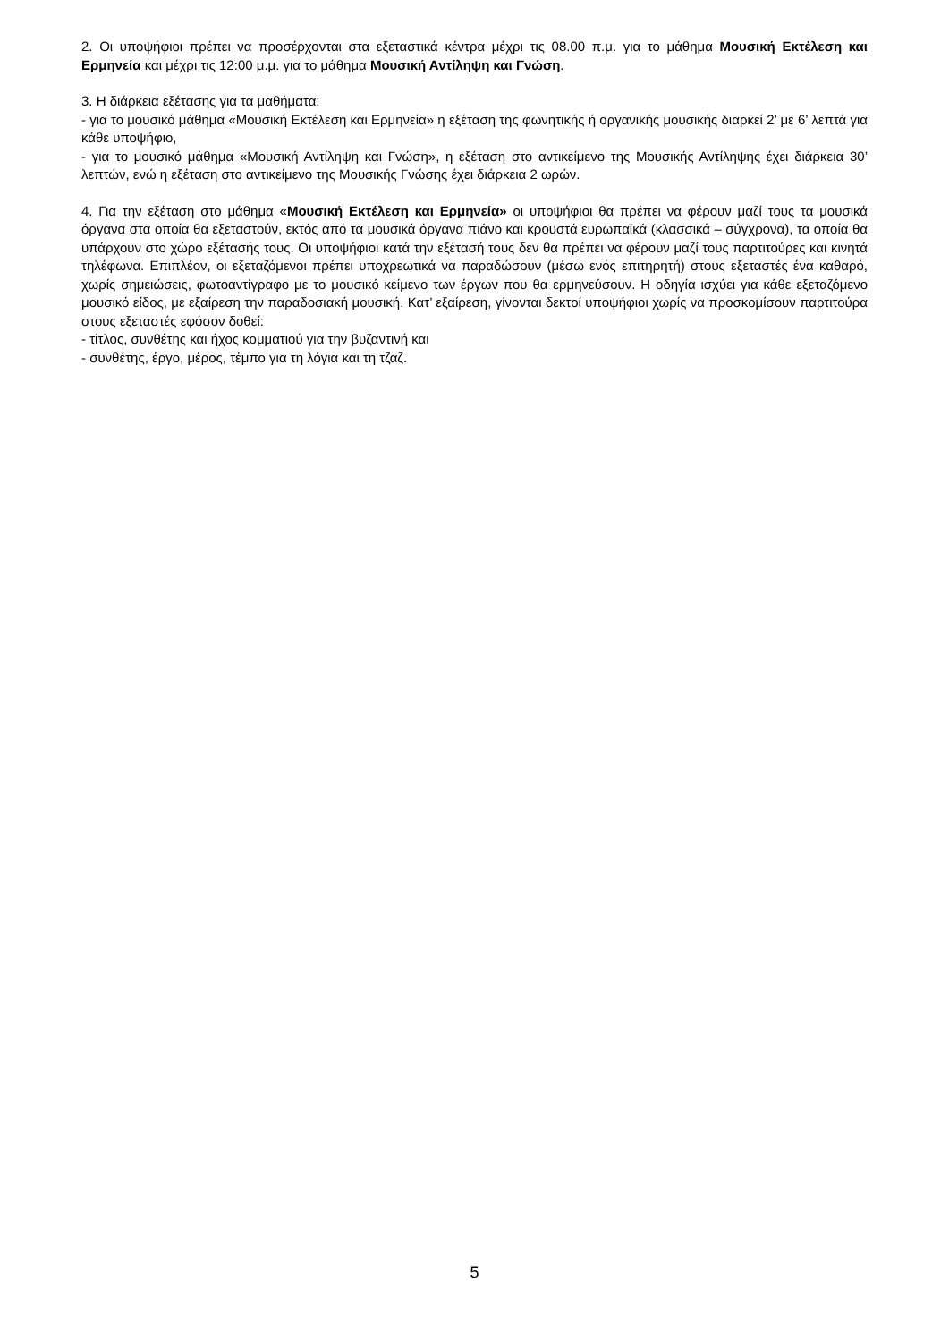2. Οι υποψήφιοι πρέπει να προσέρχονται στα εξεταστικά κέντρα μέχρι τις 08.00 π.μ. για το μάθημα Μουσική Εκτέλεση και Ερμηνεία και μέχρι τις 12:00 μ.μ. για το μάθημα Μουσική Αντίληψη και Γνώση.
3. Η διάρκεια εξέτασης για τα μαθήματα:
- για το μουσικό μάθημα «Μουσική Εκτέλεση και Ερμηνεία» η εξέταση της φωνητικής ή οργανικής μουσικής διαρκεί 2’ με 6’ λεπτά για κάθε υποψήφιο,
- για το μουσικό μάθημα «Μουσική Αντίληψη και Γνώση», η εξέταση στο αντικείμενο της Μουσικής Αντίληψης έχει διάρκεια 30’ λεπτών, ενώ η εξέταση στο αντικείμενο της Μουσικής Γνώσης έχει διάρκεια 2 ωρών.
4. Για την εξέταση στο μάθημα «Μουσική Εκτέλεση και Ερμηνεία» οι υποψήφιοι θα πρέπει να φέρουν μαζί τους τα μουσικά όργανα στα οποία θα εξεταστούν, εκτός από τα μουσικά όργανα πιάνο και κρουστά ευρωπαϊκά (κλασσικά – σύγχρονα), τα οποία θα υπάρχουν στο χώρο εξέτασής τους. Οι υποψήφιοι κατά την εξέτασή τους δεν θα πρέπει να φέρουν μαζί τους παρτιτούρες και κινητά τηλέφωνα. Επιπλέον, οι εξεταζόμενοι πρέπει υποχρεωτικά να παραδώσουν (μέσω ενός επιτηρητή) στους εξεταστές ένα καθαρό, χωρίς σημειώσεις, φωτοαντίγραφο με το μουσικό κείμενο των έργων που θα ερμηνεύσουν. Η οδηγία ισχύει για κάθε εξεταζόμενο μουσικό είδος, με εξαίρεση την παραδοσιακή μουσική. Κατ’ εξαίρεση, γίνονται δεκτοί υποψήφιοι χωρίς να προσκομίσουν παρτιτούρα στους εξεταστές εφόσον δοθεί:
- τίτλος, συνθέτης και ήχος κομματιού για την βυζαντινή και
- συνθέτης, έργο, μέρος, τέμπο για τη λόγια και τη τζαζ.
5